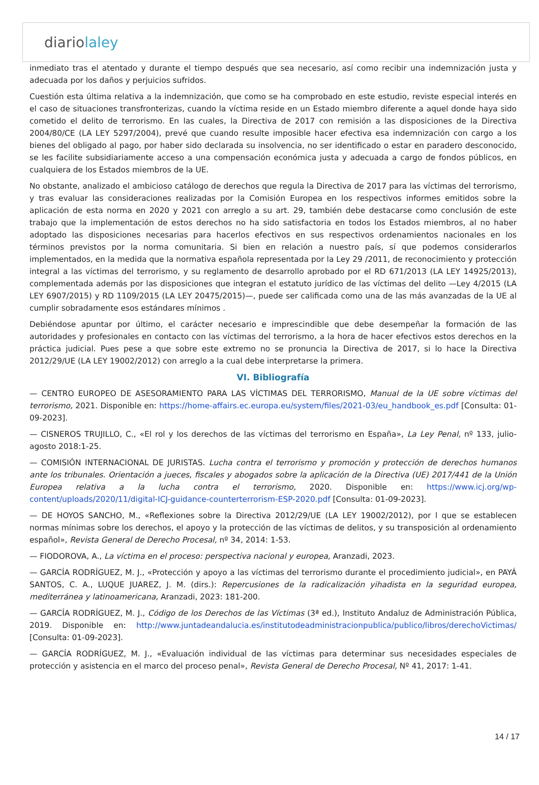diariolaley
inmediato tras el atentado y durante el tiempo después que sea necesario, así como recibir una indemnización justa y adecuada por los daños y perjuicios sufridos.
Cuestión esta última relativa a la indemnización, que como se ha comprobado en este estudio, reviste especial interés en el caso de situaciones transfronterizas, cuando la víctima reside en un Estado miembro diferente a aquel donde haya sido cometido el delito de terrorismo. En las cuales, la Directiva de 2017 con remisión a las disposiciones de la Directiva 2004/80/CE (LA LEY 5297/2004), prevé que cuando resulte imposible hacer efectiva esa indemnización con cargo a los bienes del obligado al pago, por haber sido declarada su insolvencia, no ser identificado o estar en paradero desconocido, se les facilite subsidiariamente acceso a una compensación económica justa y adecuada a cargo de fondos públicos, en cualquiera de los Estados miembros de la UE.
No obstante, analizado el ambicioso catálogo de derechos que regula la Directiva de 2017 para las víctimas del terrorismo, y tras evaluar las consideraciones realizadas por la Comisión Europea en los respectivos informes emitidos sobre la aplicación de esta norma en 2020 y 2021 con arreglo a su art. 29, también debe destacarse como conclusión de este trabajo que la implementación de estos derechos no ha sido satisfactoria en todos los Estados miembros, al no haber adoptado las disposiciones necesarias para hacerlos efectivos en sus respectivos ordenamientos nacionales en los términos previstos por la norma comunitaria. Si bien en relación a nuestro país, sí que podemos considerarlos implementados, en la medida que la normativa española representada por la Ley 29 /2011, de reconocimiento y protección integral a las víctimas del terrorismo, y su reglamento de desarrollo aprobado por el RD 671/2013 (LA LEY 14925/2013), complementada además por las disposiciones que integran el estatuto jurídico de las víctimas del delito —Ley 4/2015 (LA LEY 6907/2015) y RD 1109/2015 (LA LEY 20475/2015)—, puede ser calificada como una de las más avanzadas de la UE al cumplir sobradamente esos estándares mínimos .
Debiéndose apuntar por último, el carácter necesario e imprescindible que debe desempeñar la formación de las autoridades y profesionales en contacto con las víctimas del terrorismo, a la hora de hacer efectivos estos derechos en la práctica judicial. Pues pese a que sobre este extremo no se pronuncia la Directiva de 2017, si lo hace la Directiva 2012/29/UE (LA LEY 19002/2012) con arreglo a la cual debe interpretarse la primera.
VI. Bibliografía
— CENTRO EUROPEO DE ASESORAMIENTO PARA LAS VÍCTIMAS DEL TERRORISMO, Manual de la UE sobre víctimas del terrorismo, 2021. Disponible en: https://home-affairs.ec.europa.eu/system/files/2021-03/eu_handbook_es.pdf [Consulta: 01-09-2023].
— CISNEROS TRUJILLO, C., «El rol y los derechos de las víctimas del terrorismo en España», La Ley Penal, nº 133, julio-agosto 2018:1-25.
— COMISIÓN INTERNACIONAL DE JURISTAS. Lucha contra el terrorismo y promoción y protección de derechos humanos ante los tribunales. Orientación a jueces, fiscales y abogados sobre la aplicación de la Directiva (UE) 2017/441 de la Unión Europea relativa a la lucha contra el terrorismo, 2020. Disponible en: https://www.icj.org/wp-content/uploads/2020/11/digital-ICJ-guidance-counterterrorism-ESP-2020.pdf [Consulta: 01-09-2023].
— DE HOYOS SANCHO, M., «Reflexiones sobre la Directiva 2012/29/UE (LA LEY 19002/2012), por l que se establecen normas mínimas sobre los derechos, el apoyo y la protección de las víctimas de delitos, y su transposición al ordenamiento español», Revista General de Derecho Procesal, nº 34, 2014: 1-53.
— FIODOROVA, A., La víctima en el proceso: perspectiva nacional y europea, Aranzadi, 2023.
— GARCÍA RODRÍGUEZ, M. J., «Protección y apoyo a las víctimas del terrorismo durante el procedimiento judicial», en PAYÁ SANTOS, C. A., LUQUE JUAREZ, J. M. (dirs.): Repercusiones de la radicalización yihadista en la seguridad europea, mediterránea y latinoamericana, Aranzadi, 2023: 181-200.
— GARCÍA RODRÍGUEZ, M. J., Código de los Derechos de las Víctimas (3ª ed.), Instituto Andaluz de Administración Pública, 2019. Disponible en: http://www.juntadeandalucia.es/institutodeadministracionpublica/publico/libros/derechoVictimas/ [Consulta: 01-09-2023].
— GARCÍA RODRÍGUEZ, M. J., «Evaluación individual de las víctimas para determinar sus necesidades especiales de protección y asistencia en el marco del proceso penal», Revista General de Derecho Procesal, Nº 41, 2017: 1-41.
14 / 17